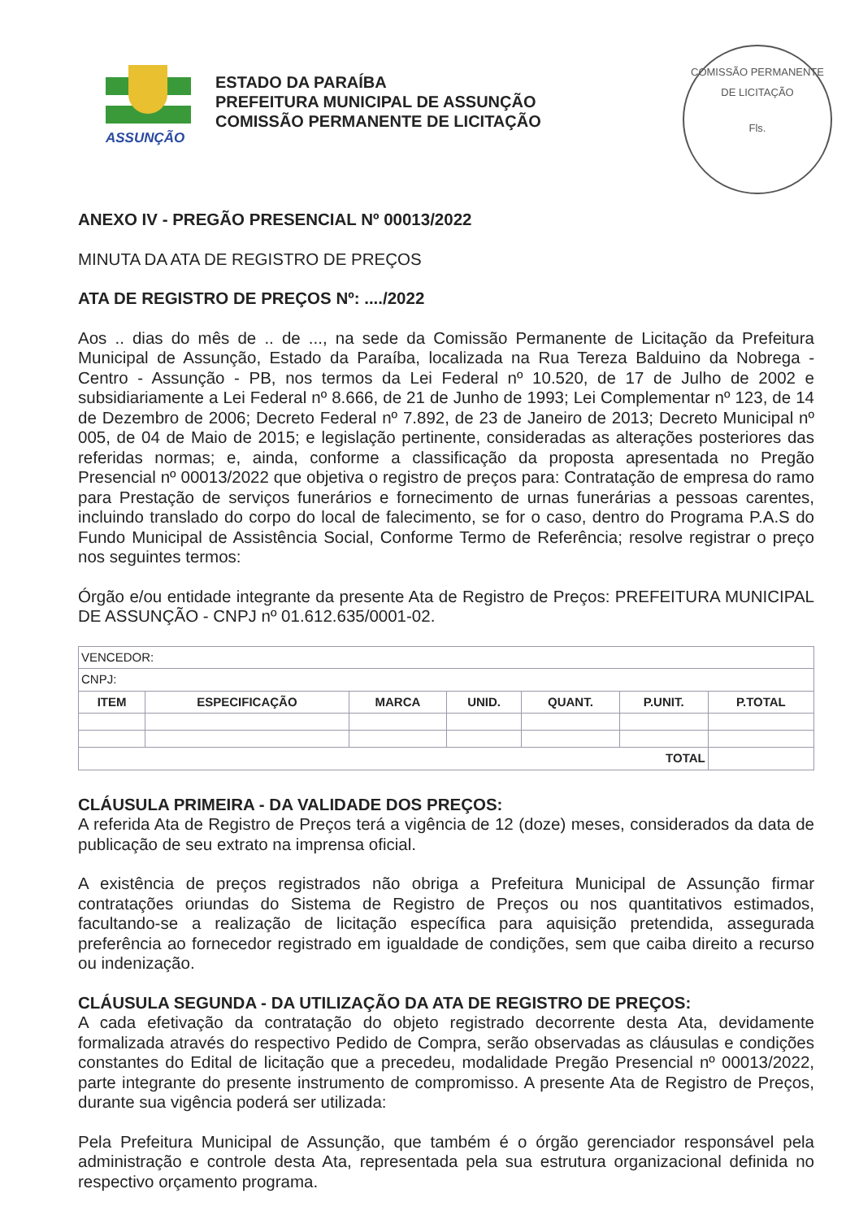ASSUNÇÃO
ESTADO DA PARAÍBA
PREFEITURA MUNICIPAL DE ASSUNÇÃO
COMISSÃO PERMANENTE DE LICITAÇÃO
COMISSÃO PERMANENTE DE LICITAÇÃO
Fls.
ANEXO IV - PREGÃO PRESENCIAL Nº 00013/2022
MINUTA DA ATA DE REGISTRO DE PREÇOS
ATA DE REGISTRO DE PREÇOS Nº: ..../2022
Aos .. dias do mês de .. de ..., na sede da Comissão Permanente de Licitação da Prefeitura Municipal de Assunção, Estado da Paraíba, localizada na Rua Tereza Balduino da Nobrega - Centro - Assunção - PB, nos termos da Lei Federal nº 10.520, de 17 de Julho de 2002 e subsidiariamente a Lei Federal nº 8.666, de 21 de Junho de 1993; Lei Complementar nº 123, de 14 de Dezembro de 2006; Decreto Federal nº 7.892, de 23 de Janeiro de 2013; Decreto Municipal nº 005, de 04 de Maio de 2015; e legislação pertinente, consideradas as alterações posteriores das referidas normas; e, ainda, conforme a classificação da proposta apresentada no Pregão Presencial nº 00013/2022 que objetiva o registro de preços para: Contratação de empresa do ramo para Prestação de serviços funerários e fornecimento de urnas funerárias a pessoas carentes, incluindo translado do corpo do local de falecimento, se for o caso, dentro do Programa P.A.S do Fundo Municipal de Assistência Social, Conforme Termo de Referência; resolve registrar o preço nos seguintes termos:
Órgão e/ou entidade integrante da presente Ata de Registro de Preços: PREFEITURA MUNICIPAL DE ASSUNÇÃO - CNPJ nº 01.612.635/0001-02.
| VENCEDOR: | | | | | | |
| CNPJ: | | | | | | |
| ITEM | ESPECIFICAÇÃO | MARCA | UNID. | QUANT. | P.UNIT. | P.TOTAL |
| TOTAL | | | | | | |
CLÁUSULA PRIMEIRA - DA VALIDADE DOS PREÇOS:
A referida Ata de Registro de Preços terá a vigência de 12 (doze) meses, considerados da data de publicação de seu extrato na imprensa oficial.
A existência de preços registrados não obriga a Prefeitura Municipal de Assunção firmar contratações oriundas do Sistema de Registro de Preços ou nos quantitativos estimados, facultando-se a realização de licitação específica para aquisição pretendida, assegurada preferência ao fornecedor registrado em igualdade de condições, sem que caiba direito a recurso ou indenização.
CLÁUSULA SEGUNDA - DA UTILIZAÇÃO DA ATA DE REGISTRO DE PREÇOS:
A cada efetivação da contratação do objeto registrado decorrente desta Ata, devidamente formalizada através do respectivo Pedido de Compra, serão observadas as cláusulas e condições constantes do Edital de licitação que a precedeu, modalidade Pregão Presencial nº 00013/2022, parte integrante do presente instrumento de compromisso. A presente Ata de Registro de Preços, durante sua vigência poderá ser utilizada:
Pela Prefeitura Municipal de Assunção, que também é o órgão gerenciador responsável pela administração e controle desta Ata, representada pela sua estrutura organizacional definida no respectivo orçamento programa.